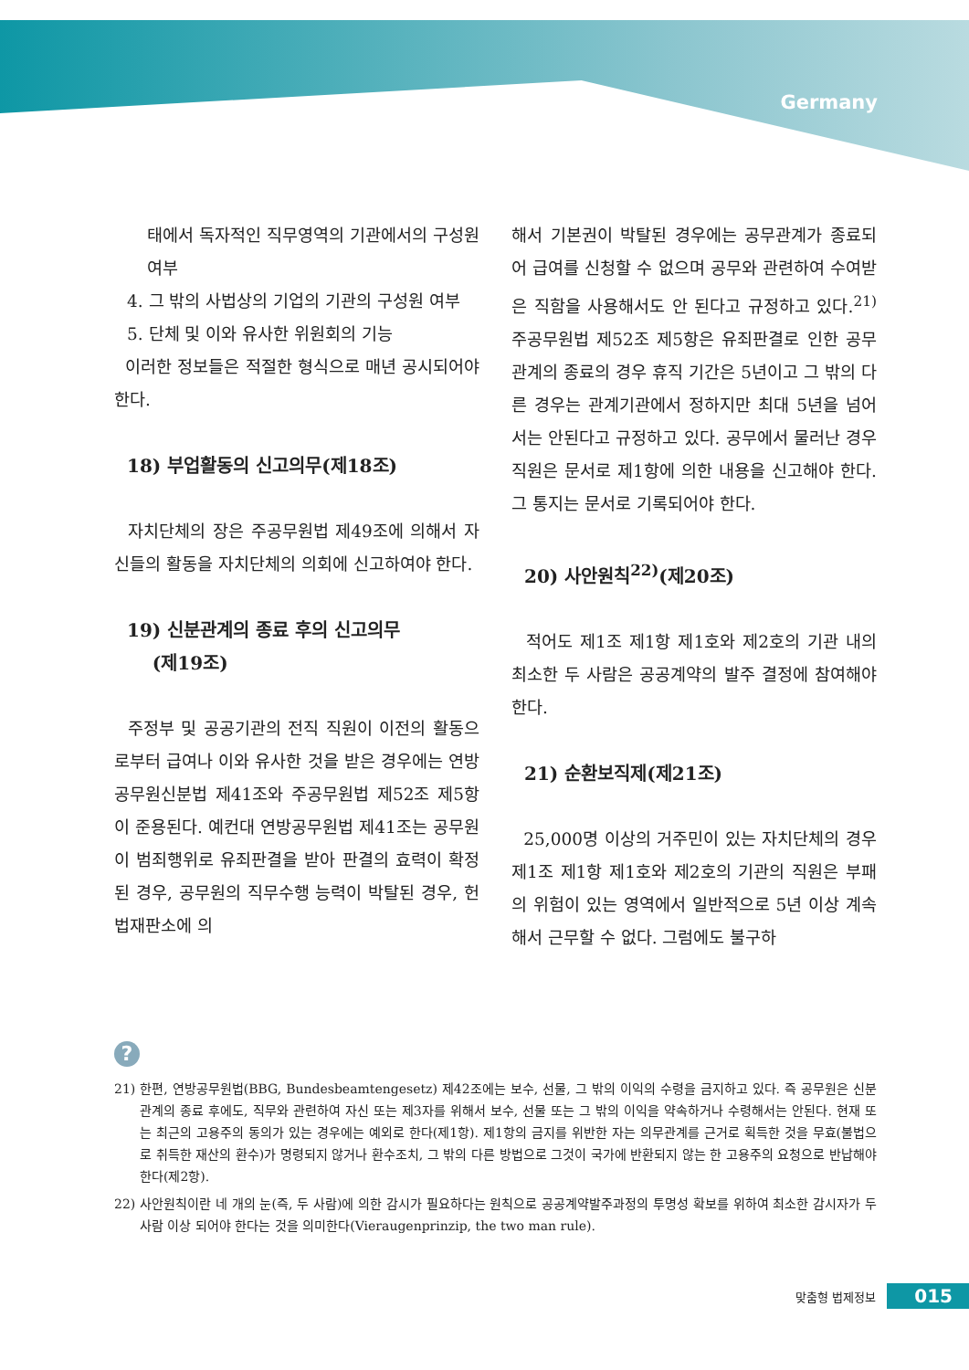Germany
태에서 독자적인 직무영역의 기관에서의 구성원 여부
4. 그 밖의 사법상의 기업의 기관의 구성원 여부
5. 단체 및 이와 유사한 위원회의 기능
이러한 정보들은 적절한 형식으로 매년 공시되어야 한다.
18) 부업활동의 신고의무(제18조)
자치단체의 장은 주공무원법 제49조에 의해서 자신들의 활동을 자치단체의 의회에 신고하여야 한다.
19) 신분관계의 종료 후의 신고의무
(제19조)
주정부 및 공공기관의 전직 직원이 이전의 활동으로부터 급여나 이와 유사한 것을 받은 경우에는 연방공무원신분법 제41조와 주공무원법 제52조 제5항이 준용된다. 예컨대 연방공무원법 제41조는 공무원이 범죄행위로 유죄판결을 받아 판결의 효력이 확정된 경우, 공무원의 직무수행 능력이 박탈된 경우, 헌법재판소에 의
해서 기본권이 박탈된 경우에는 공무관계가 종료되어 급여를 신청할 수 없으며 공무와 관련하여 수여받은 직함을 사용해서도 안 된다고 규정하고 있다.<sup>21)</sup> 주공무원법 제52조 제5항은 유죄판결로 인한 공무관계의 종료의 경우 휴직 기간은 5년이고 그 밖의 다른 경우는 관계기관에서 정하지만 최대 5년을 넘어서는 안된다고 규정하고 있다. 공무에서 물러난 경우 직원은 문서로 제1항에 의한 내용을 신고해야 한다. 그 통지는 문서로 기록되어야 한다.
20) 사안원칙<sup>22)</sup>(제20조)
적어도 제1조 제1항 제1호와 제2호의 기관 내의 최소한 두 사람은 공공계약의 발주 결정에 참여해야 한다.
21) 순환보직제(제21조)
25,000명 이상의 거주민이 있는 자치단체의 경우 제1조 제1항 제1호와 제2호의 기관의 직원은 부패의 위험이 있는 영역에서 일반적으로 5년 이상 계속해서 근무할 수 없다. 그럼에도 불구하
?
21) 한편, 연방공무원법(BBG, Bundesbeamtengesetz) 제42조에는 보수, 선물, 그 밖의 이익의 수령을 금지하고 있다. 즉 공무원은 신분관계의 종료 후에도, 직무와 관련하여 자신 또는 제3자를 위해서 보수, 선물 또는 그 밖의 이익을 약속하거나 수령해서는 안된다. 현재 또는 최근의 고용주의 동의가 있는 경우에는 예외로 한다(제1항). 제1항의 금지를 위반한 자는 의무관계를 근거로 획득한 것을 무효(불법으로 취득한 재산의 환수)가 명령되지 않거나 환수조치, 그 밖의 다른 방법으로 그것이 국가에 반환되지 않는 한 고용주의 요청으로 반납해야 한다(제2항).
22) 사안원칙이란 네 개의 눈(즉, 두 사람)에 의한 감시가 필요하다는 원칙으로 공공계약발주과정의 투명성 확보를 위하여 최소한 감시자가 두 사람 이상 되어야 한다는 것을 의미한다(Vieraugenprinzip, the two man rule).
맞춤형 법제정보 015